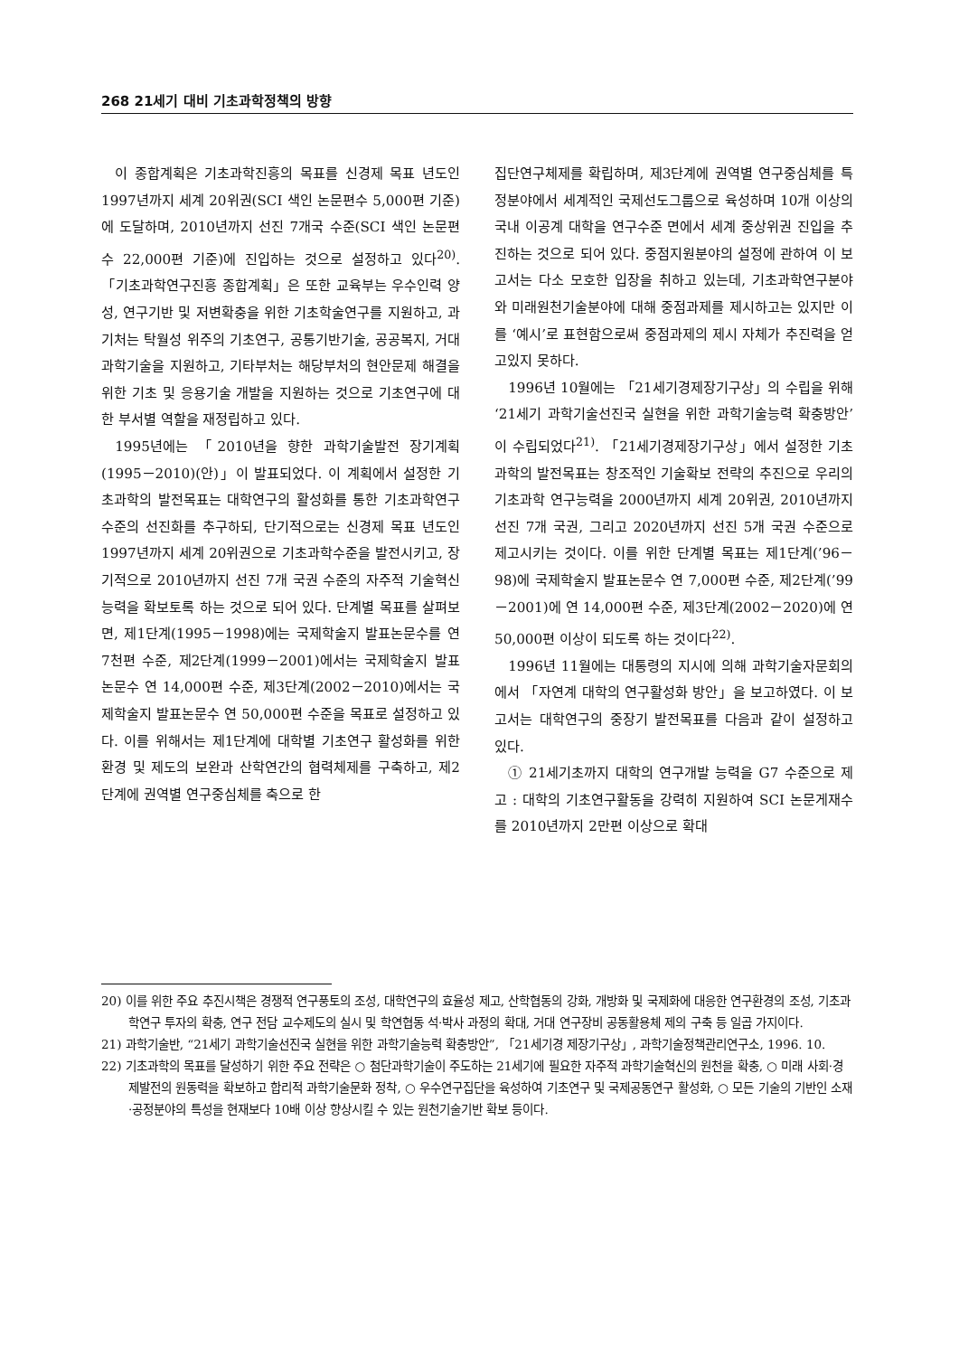268 21세기 대비 기초과학정책의 방향
이 종합계획은 기초과학진흥의 목표를 신경제 목표 년도인 1997년까지 세계 20위권(SCI 색인 논문편수 5,000편 기준)에 도달하며, 2010년까지 선진 7개국 수준(SCI 색인 논문편수 22,000편 기준)에 진입하는 것으로 설정하고 있다<sup>20)</sup>. 「기초과학연구진흥 종합계획」은 또한 교육부는 우수인력 양성, 연구기반 및 저변확충을 위한 기초학술연구를 지원하고, 과기처는 탁월성 위주의 기초연구, 공통기반기술, 공공복지, 거대과학기술을 지원하고, 기타부처는 해당부처의 현안문제 해결을 위한 기초 및 응용기술 개발을 지원하는 것으로 기초연구에 대한 부서별 역할을 재정립하고 있다.
1995년에는 「2010년을 향한 과학기술발전 장기계획(1995－2010)(안)」이 발표되었다. 이 계획에서 설정한 기초과학의 발전목표는 대학연구의 활성화를 통한 기초과학연구수준의 선진화를 추구하되, 단기적으로는 신경제 목표 년도인 1997년까지 세계 20위권으로 기초과학수준을 발전시키고, 장기적으로 2010년까지 선진 7개 국권 수준의 자주적 기술혁신능력을 확보토록 하는 것으로 되어 있다. 단계별 목표를 살펴보면, 제1단계(1995－1998)에는 국제학술지 발표논문수를 연 7천편 수준, 제2단계(1999－2001)에서는 국제학술지 발표논문수 연 14,000편 수준, 제3단계(2002－2010)에서는 국제학술지 발표논문수 연 50,000편 수준을 목표로 설정하고 있다. 이를 위해서는 제1단계에 대학별 기초연구 활성화를 위한 환경 및 제도의 보완과 산학연간의 협력체제를 구축하고, 제2단계에 권역별 연구중심체를 축으로 한
집단연구체제를 확립하며, 제3단계에 권역별 연구중심체를 특정분야에서 세계적인 국제선도그룹으로 육성하며 10개 이상의 국내 이공계 대학을 연구수준 면에서 세계 중상위권 진입을 추진하는 것으로 되어 있다. 중점지원분야의 설정에 관하여 이 보고서는 다소 모호한 입장을 취하고 있는데, 기초과학연구분야와 미래원천기술분야에 대해 중점과제를 제시하고는 있지만 이를 ‘예시’로 표현함으로써 중점과제의 제시 자체가 추진력을 얻고있지 못하다.
1996년 10월에는 「21세기경제장기구상」의 수립을 위해 ‘21세기 과학기술선진국 실현을 위한 과학기술능력 확충방안’이 수립되었다<sup>21)</sup>. 「21세기경제장기구상」에서 설정한 기초과학의 발전목표는 창조적인 기술확보 전략의 추진으로 우리의 기초과학 연구능력을 2000년까지 세계 20위권, 2010년까지 선진 7개 국권, 그리고 2020년까지 선진 5개 국권 수준으로 제고시키는 것이다. 이를 위한 단계별 목표는 제1단계(’96－98)에 국제학술지 발표논문수 연 7,000편 수준, 제2단계(’99－2001)에 연 14,000편 수준, 제3단계(2002－2020)에 연 50,000편 이상이 되도록 하는 것이다<sup>22)</sup>.
1996년 11월에는 대통령의 지시에 의해 과학기술자문회의에서 「자연계 대학의 연구활성화 방안」을 보고하였다. 이 보고서는 대학연구의 중장기 발전목표를 다음과 같이 설정하고 있다.
① 21세기초까지 대학의 연구개발 능력을 G7 수준으로 제고 : 대학의 기초연구활동을 강력히 지원하여 SCI 논문게재수를 2010년까지 2만편 이상으로 확대
20) 이를 위한 주요 추진시책은 경쟁적 연구풍토의 조성, 대학연구의 효율성 제고, 산학협동의 강화, 개방화 및 국제화에 대응한 연구환경의 조성, 기초과학연구 투자의 확충, 연구 전담 교수제도의 실시 및 학연협동 석·박사 과정의 확대, 거대 연구장비 공동활용체 제의 구축 등 일곱 가지이다.
21) 과학기술반, “21세기 과학기술선진국 실현을 위한 과학기술능력 확충방안”, 「21세기경 제장기구상」, 과학기술정책관리연구소, 1996. 10.
22) 기초과학의 목표를 달성하기 위한 주요 전략은 ○ 첨단과학기술이 주도하는 21세기에 필요한 자주적 과학기술혁신의 원천을 확충, ○ 미래 사회·경제발전의 원동력을 확보하고 합리적 과학기술문화 정착, ○ 우수연구집단을 육성하여 기초연구 및 국제공동연구 활성화, ○ 모든 기술의 기반인 소재·공정분야의 특성을 현재보다 10배 이상 향상시킬 수 있는 원천기술기반 확보 등이다.